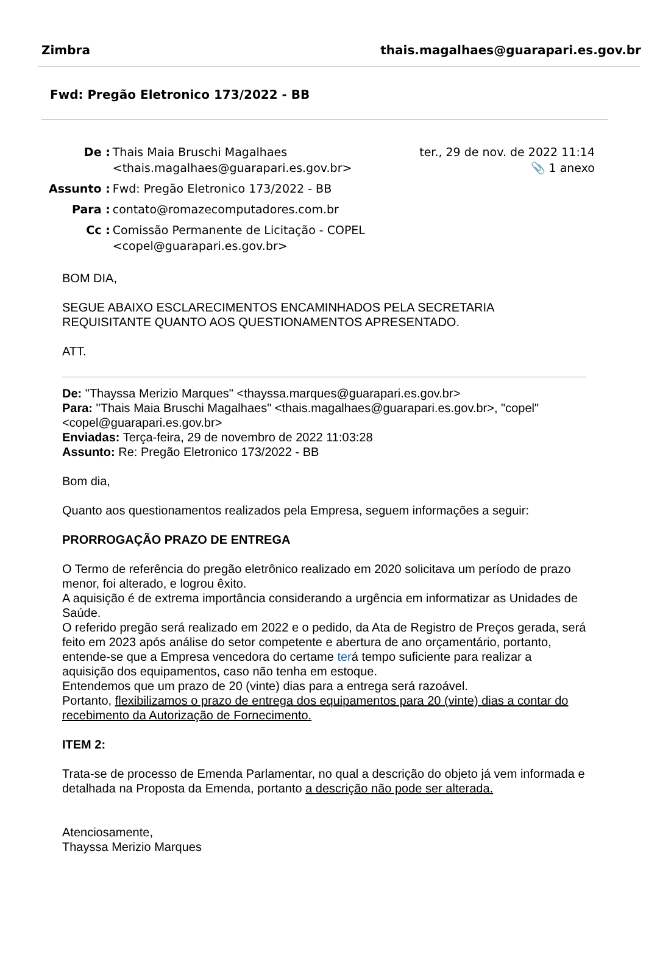Zimbra thais.magalhaes@guarapari.es.gov.br
Fwd: Pregão Eletronico 173/2022 - BB
| De : | Thais Maia Bruschi Magalhaes <thais.magalhaes@guarapari.es.gov.br> | ter., 29 de nov. de 2022 11:14 📎 1 anexo |
| Assunto : | Fwd: Pregão Eletronico 173/2022 - BB | |
| Para : | contato@romazecomputadores.com.br | |
| Cc : | Comissão Permanente de Licitação - COPEL <copel@guarapari.es.gov.br> | |
BOM DIA,
SEGUE ABAIXO ESCLARECIMENTOS ENCAMINHADOS PELA SECRETARIA REQUISITANTE QUANTO AOS QUESTIONAMENTOS APRESENTADO.
ATT.
De: "Thayssa Merizio Marques" <thayssa.marques@guarapari.es.gov.br>
Para: "Thais Maia Bruschi Magalhaes" <thais.magalhaes@guarapari.es.gov.br>, "copel" <copel@guarapari.es.gov.br>
Enviadas: Terça-feira, 29 de novembro de 2022 11:03:28
Assunto: Re: Pregão Eletronico 173/2022 - BB
Bom dia,
Quanto aos questionamentos realizados pela Empresa, seguem informações a seguir:
PRORROGAÇÃO PRAZO DE ENTREGA
O Termo de referência do pregão eletrônico realizado em 2020 solicitava um período de prazo menor, foi alterado, e logrou êxito.
A aquisição é de extrema importância considerando a urgência em informatizar as Unidades de Saúde.
O referido pregão será realizado em 2022 e o pedido, da Ata de Registro de Preços gerada, será feito em 2023 após análise do setor competente e abertura de ano orçamentário, portanto, entende-se que a Empresa vencedora do certame terá tempo suficiente para realizar a aquisição dos equipamentos, caso não tenha em estoque.
Entendemos que um prazo de 20 (vinte) dias para a entrega será razoável.
Portanto, flexibilizamos o prazo de entrega dos equipamentos para 20 (vinte) dias a contar do recebimento da Autorização de Fornecimento.
ITEM 2:
Trata-se de processo de Emenda Parlamentar, no qual a descrição do objeto já vem informada e detalhada na Proposta da Emenda, portanto a descrição não pode ser alterada.
Atenciosamente,
Thayssa Merizio Marques